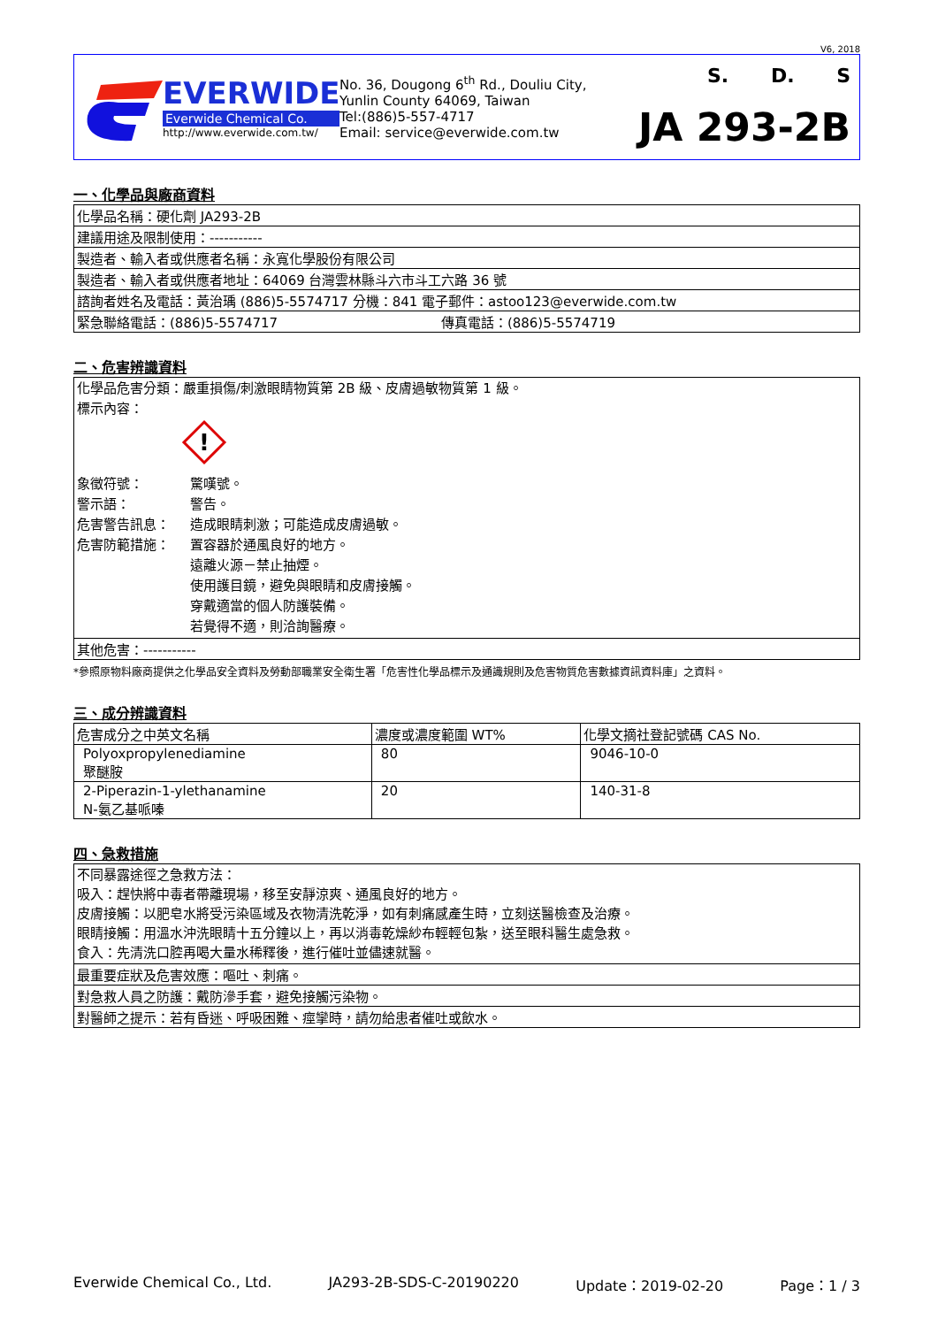V6, 2018
EVERWIDE
Everwide Chemical Co.
http://www.everwide.com.tw/
No. 36, Dougong 6<sup>th</sup> Rd., Douliu City,
Yunlin County 64069, Taiwan
Tel:(886)5-557-4717
Email: service@everwide.com.tw
S. D. S
JA 293-2B
一、化學品與廠商資料
| 化學品名稱：硬化劑 JA293-2B |
| 建議用途及限制使用：----------- |
| 製造者、輸入者或供應者名稱：永寬化學股份有限公司 |
| 製造者、輸入者或供應者地址：64069 台灣雲林縣斗六市斗工六路 36 號 |
| 諮詢者姓名及電話：黃治瑀 (886)5-5574717 分機：841 電子郵件：astoo123@everwide.com.tw |
| 緊急聯絡電話：(886)5-5574717 傳真電話：(886)5-5574719 |
二、危害辨識資料
| 化學品危害分類：嚴重損傷/刺激眼睛物質第 2B 級、皮膚過敏物質第 1 級。 標示內容： ! 象徵符號： 驚嘆號。 警示語： 警告。 危害警告訊息： 造成眼睛刺激；可能造成皮膚過敏。 危害防範措施： 置容器於通風良好的地方。 遠離火源－禁止抽煙。 使用護目鏡，避免與眼睛和皮膚接觸。 穿戴適當的個人防護裝備。 若覺得不適，則洽詢醫療。 |
| 其他危害：----------- |
*參照原物料廠商提供之化學品安全資料及勞動部職業安全衛生署「危害性化學品標示及通識規則及危害物質危害數據資訊資料庫」之資料。
三、成分辨識資料
| 危害成分之中英文名稱 | 濃度或濃度範圍 WT% | 化學文摘社登記號碼 CAS No. |
| --- | --- | --- |
| Polyoxpropylenediamine 聚醚胺 | 80 | 9046-10-0 |
| 2-Piperazin-1-ylethanamine N-氨乙基哌嗪 | 20 | 140-31-8 |
四、急救措施
| 不同暴露途徑之急救方法： 吸入：趕快將中毒者帶離現場，移至安靜涼爽、通風良好的地方。 皮膚接觸：以肥皂水將受污染區域及衣物清洗乾淨，如有刺痛感產生時，立刻送醫檢查及治療。 眼睛接觸：用溫水沖洗眼睛十五分鐘以上，再以消毒乾燥紗布輕輕包紮，送至眼科醫生處急救。 食入：先清洗口腔再喝大量水稀釋後，進行催吐並儘速就醫。 |
| 最重要症狀及危害效應：嘔吐、刺痛。 |
| 對急救人員之防護：戴防滲手套，避免接觸污染物。 |
| 對醫師之提示：若有昏迷、呼吸困難、痙攣時，請勿給患者催吐或飲水。 |
Everwide Chemical Co., Ltd. JA293-2B-SDS-C-20190220 Update：2019-02-20 Page：1 / 3